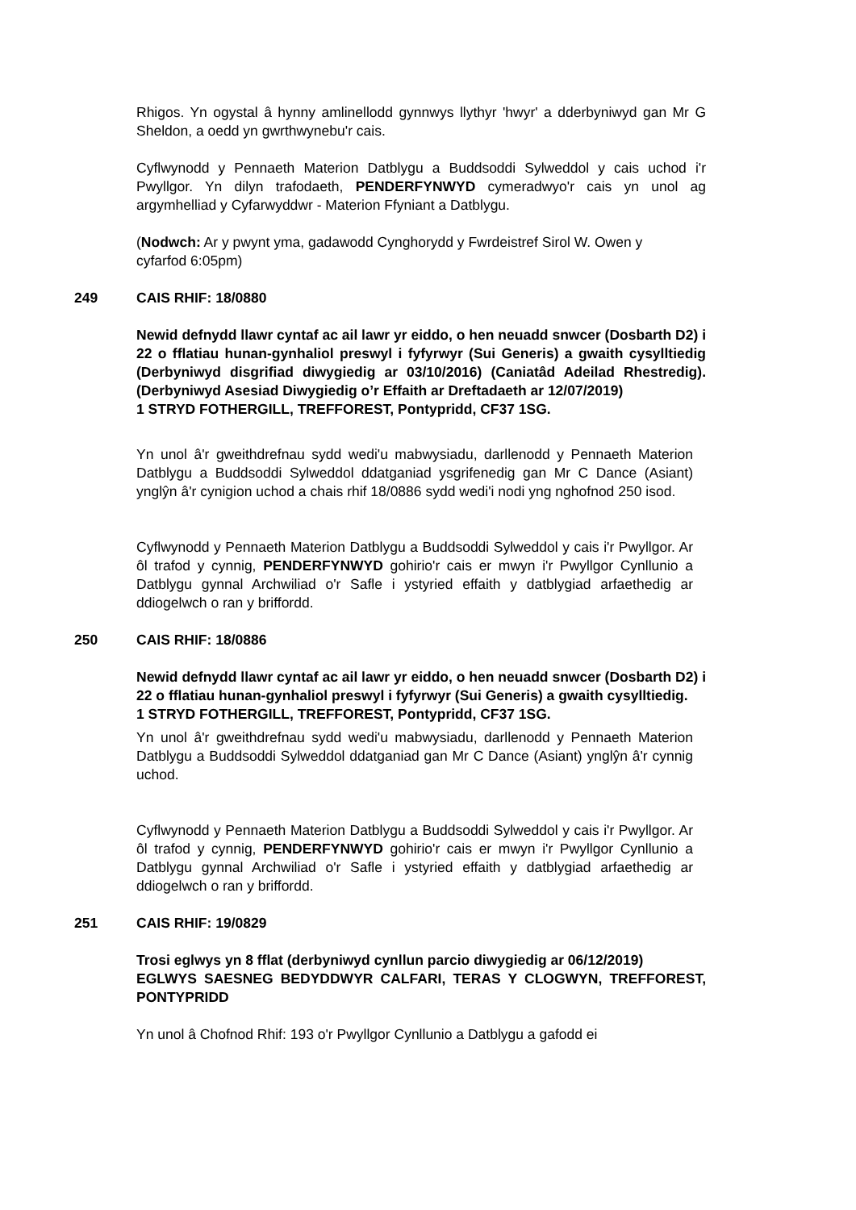Rhigos. Yn ogystal â hynny amlinellodd gynnwys llythyr 'hwyr' a dderbyniwyd gan Mr G Sheldon, a oedd yn gwrthwynebu'r cais.
Cyflwynodd y Pennaeth Materion Datblygu a Buddsoddi Sylweddol y cais uchod i'r Pwyllgor. Yn dilyn trafodaeth, PENDERFYNWYD cymeradwyo'r cais yn unol ag argymhelliad y Cyfarwyddwr - Materion Ffyniant a Datblygu.
(Nodwch: Ar y pwynt yma, gadawodd Cynghorydd y Fwrdeistref Sirol W. Owen y cyfarfod 6:05pm)
249 CAIS RHIF: 18/0880
Newid defnydd llawr cyntaf ac ail lawr yr eiddo, o hen neuadd snwcer (Dosbarth D2) i 22 o fflatiau hunan-gynhaliol preswyl i fyfyrwyr (Sui Generis) a gwaith cysylltiedig (Derbyniwyd disgrifiad diwygiedig ar 03/10/2016) (Caniatâd Adeilad Rhestredig). (Derbyniwyd Asesiad Diwygiedig o’r Effaith ar Dreftadaeth ar 12/07/2019)
1 STRYD FOTHERGILL, TREFFOREST, Pontypridd, CF37 1SG.
Yn unol â'r gweithdrefnau sydd wedi'u mabwysiadu, darllenodd y Pennaeth Materion Datblygu a Buddsoddi Sylweddol ddatganiad ysgrifenedig gan Mr C Dance (Asiant) ynglŷn â'r cynigion uchod a chais rhif 18/0886 sydd wedi'i nodi yng nghofnod 250 isod.
Cyflwynodd y Pennaeth Materion Datblygu a Buddsoddi Sylweddol y cais i'r Pwyllgor. Ar ôl trafod y cynnig, PENDERFYNWYD gohirio'r cais er mwyn i'r Pwyllgor Cynllunio a Datblygu gynnal Archwiliad o'r Safle i ystyried effaith y datblygiad arfaethedig ar ddiogelwch o ran y briffordd.
250 CAIS RHIF: 18/0886
Newid defnydd llawr cyntaf ac ail lawr yr eiddo, o hen neuadd snwcer (Dosbarth D2) i 22 o fflatiau hunan-gynhaliol preswyl i fyfyrwyr (Sui Generis) a gwaith cysylltiedig.
1 STRYD FOTHERGILL, TREFFOREST, Pontypridd, CF37 1SG.
Yn unol â'r gweithdrefnau sydd wedi'u mabwysiadu, darllenodd y Pennaeth Materion Datblygu a Buddsoddi Sylweddol ddatganiad gan Mr C Dance (Asiant) ynglŷn â'r cynnig uchod.
Cyflwynodd y Pennaeth Materion Datblygu a Buddsoddi Sylweddol y cais i'r Pwyllgor. Ar ôl trafod y cynnig, PENDERFYNWYD gohirio'r cais er mwyn i'r Pwyllgor Cynllunio a Datblygu gynnal Archwiliad o'r Safle i ystyried effaith y datblygiad arfaethedig ar ddiogelwch o ran y briffordd.
251 CAIS RHIF: 19/0829
Trosi eglwys yn 8 fflat (derbyniwyd cynllun parcio diwygiedig ar 06/12/2019)
EGLWYS SAESNEG BEDYDDWYR CALFARI, TERAS Y CLOGWYN, TREFFOREST, PONTYPRIDD
Yn unol â Chofnod Rhif: 193 o'r Pwyllgor Cynllunio a Datblygu a gafodd ei